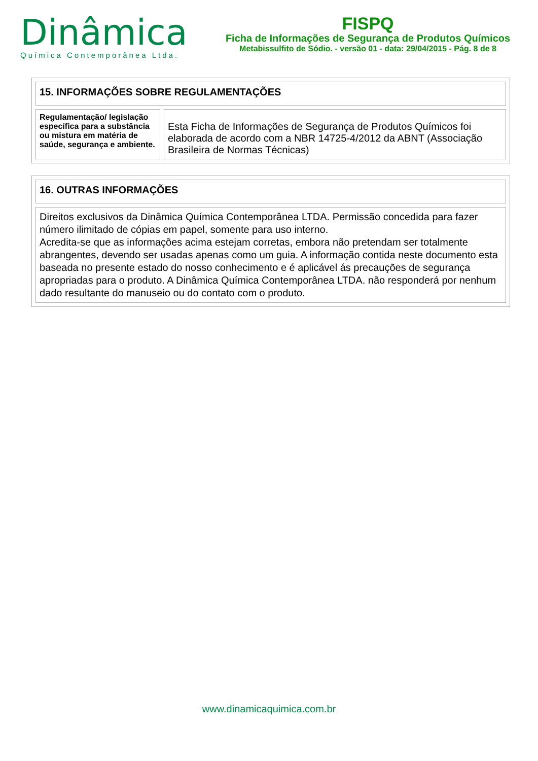Dinâmica
Química Contemporânea Ltda.
FISPQ
Ficha de Informações de Segurança de Produtos Químicos
Metabissulfito de Sódio. - versão 01 - data: 29/04/2015 - Pág. 8 de 8
| 15. INFORMAÇÕES SOBRE REGULAMENTAÇÕES | |
| Regulamentação/ legislação específica para a substância ou mistura em matéria de saúde, segurança e ambiente. | Esta Ficha de Informações de Segurança de Produtos Químicos foi elaborada de acordo com a NBR 14725-4/2012 da ABNT (Associação Brasileira de Normas Técnicas) |
| 16. OUTRAS INFORMAÇÕES |
| Direitos exclusivos da Dinâmica Química Contemporânea LTDA. Permissão concedida para fazer número ilimitado de cópias em papel, somente para uso interno. Acredita-se que as informações acima estejam corretas, embora não pretendam ser totalmente abrangentes, devendo ser usadas apenas como um guia. A informação contida neste documento esta baseada no presente estado do nosso conhecimento e é aplicável ás precauções de segurança apropriadas para o produto. A Dinâmica Química Contemporânea LTDA. não responderá por nenhum dado resultante do manuseio ou do contato com o produto. |
www.dinamicaquimica.com.br